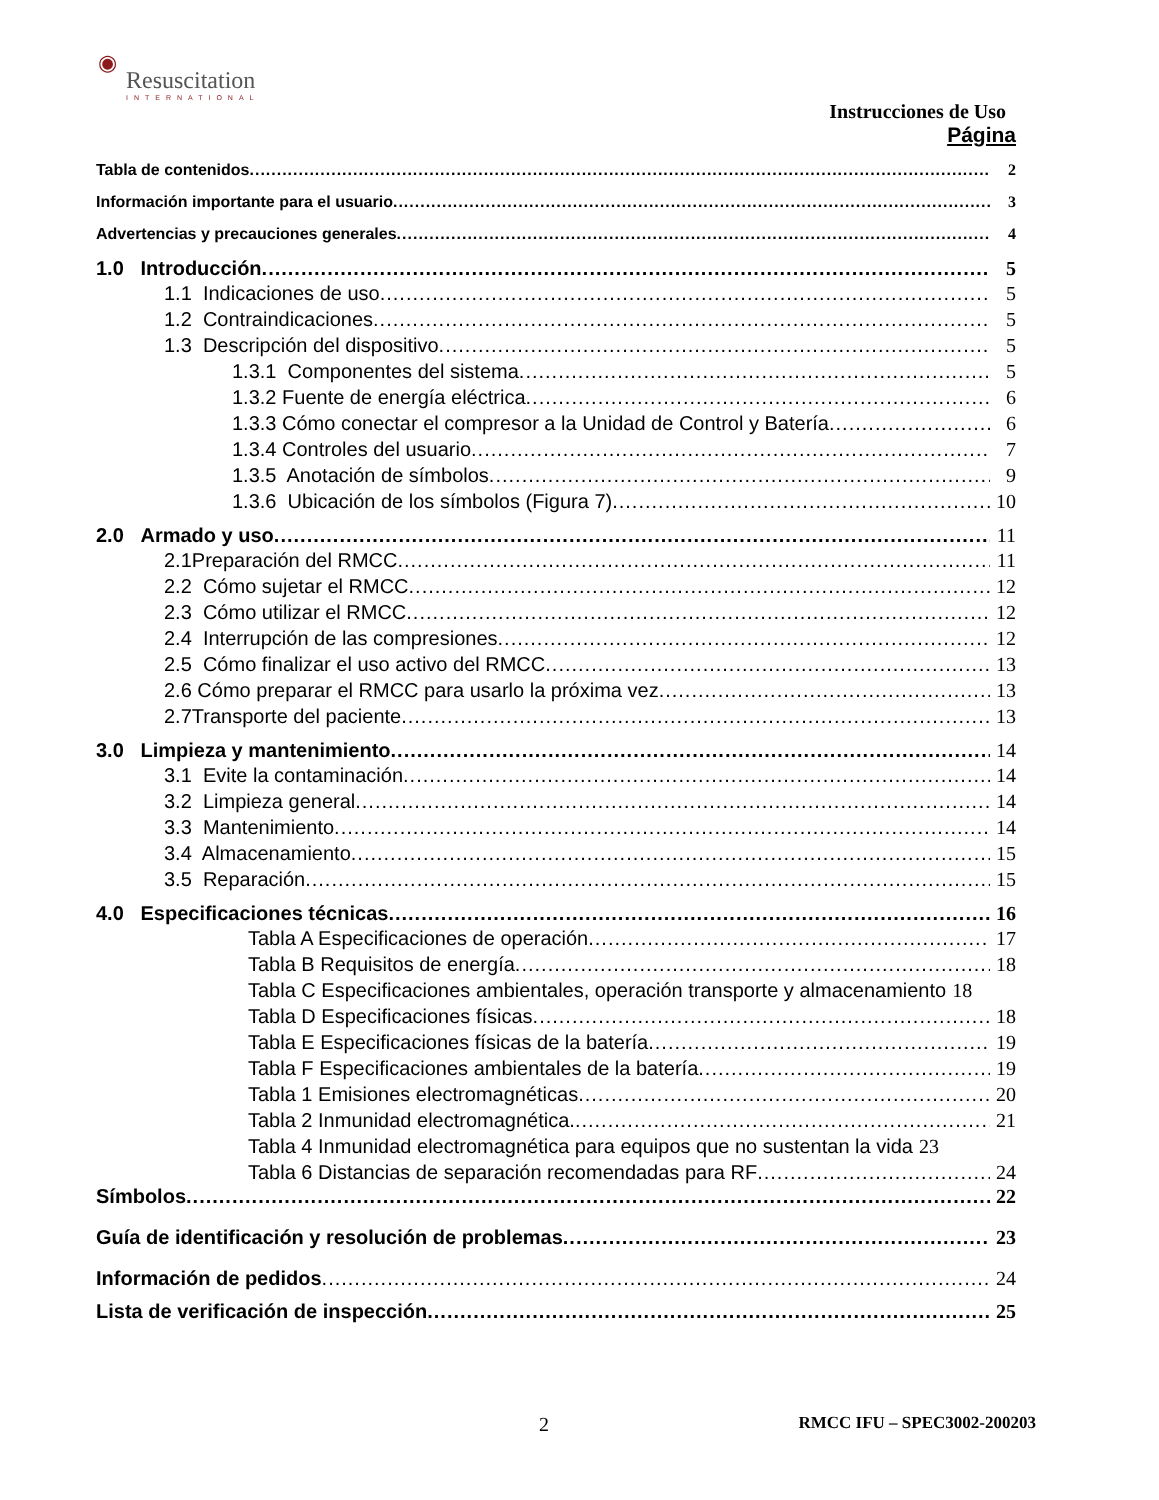◉
Resuscitation
INTERNATIONAL
Instrucciones de Uso
Página
Tabla de contenidos 2
Información importante para el usuario 3
Advertencias y precauciones generales 4
1.0 Introducción 5
1.1 Indicaciones de uso 5
1.2 Contraindicaciones 5
1.3 Descripción del dispositivo 5
1.3.1 Componentes del sistema 5
1.3.2 Fuente de energía eléctrica 6
1.3.3 Cómo conectar el compresor a la Unidad de Control y Batería 6
1.3.4 Controles del usuario 7
1.3.5 Anotación de símbolos 9
1.3.6 Ubicación de los símbolos (Figura 7) 10
2.0 Armado y uso 11
2.1Preparación del RMCC 11
2.2 Cómo sujetar el RMCC 12
2.3 Cómo utilizar el RMCC 12
2.4 Interrupción de las compresiones 12
2.5 Cómo finalizar el uso activo del RMCC 13
2.6 Cómo preparar el RMCC para usarlo la próxima vez 13
2.7Transporte del paciente 13
3.0 Limpieza y mantenimiento 14
3.1 Evite la contaminación 14
3.2 Limpieza general 14
3.3 Mantenimiento 14
3.4 Almacenamiento 15
3.5 Reparación 15
4.0 Especificaciones técnicas 16
Tabla A Especificaciones de operación 17
Tabla B Requisitos de energía 18
Tabla C Especificaciones ambientales, operación transporte y almacenamiento 18
Tabla D Especificaciones físicas 18
Tabla E Especificaciones físicas de la batería 19
Tabla F Especificaciones ambientales de la batería 19
Tabla 1 Emisiones electromagnéticas 20
Tabla 2 Inmunidad electromagnética. 21
Tabla 4 Inmunidad electromagnética para equipos que no sustentan la vida 23
Tabla 6 Distancias de separación recomendadas para RF 24
Símbolos 22
Guía de identificación y resolución de problemas 23
Información de pedidos 24
Lista de verificación de inspección 25
2 RMCC IFU – SPEC3002-200203